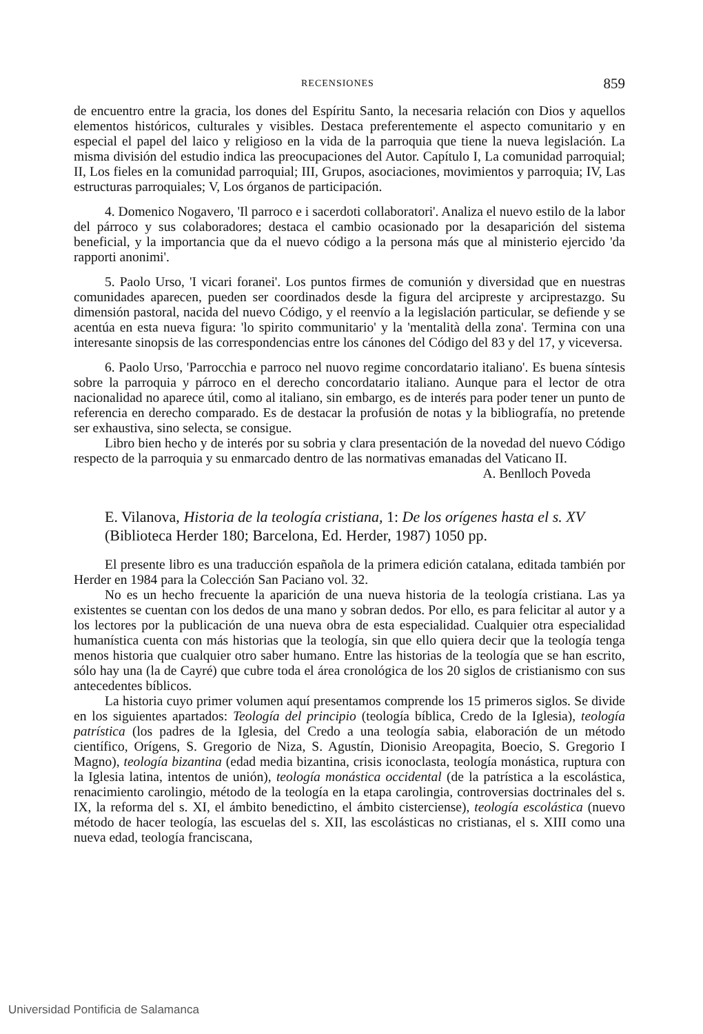RECENSIONES 859
de encuentro entre la gracia, los dones del Espíritu Santo, la necesaria relación con Dios y aquellos elementos históricos, culturales y visibles. Destaca preferentemente el aspecto comunitario y en especial el papel del laico y religioso en la vida de la parroquia que tiene la nueva legislación. La misma división del estudio indica las preocupaciones del Autor. Capítulo I, La comunidad parroquial; II, Los fieles en la comunidad parroquial; III, Grupos, asociaciones, movimientos y parroquia; IV, Las estructuras parroquiales; V, Los órganos de participación.
4. Domenico Nogavero, 'Il parroco e i sacerdoti collaboratori'. Analiza el nuevo estilo de la labor del párroco y sus colaboradores; destaca el cambio ocasionado por la desaparición del sistema beneficial, y la importancia que da el nuevo código a la persona más que al ministerio ejercido 'da rapporti anonimi'.
5. Paolo Urso, 'I vicari foranei'. Los puntos firmes de comunión y diversidad que en nuestras comunidades aparecen, pueden ser coordinados desde la figura del arcipreste y arciprestazgo. Su dimensión pastoral, nacida del nuevo Código, y el reenvío a la legislación particular, se defiende y se acentúa en esta nueva figura: 'lo spirito communitario' y la 'mentalità della zona'. Termina con una interesante sinopsis de las correspondencias entre los cánones del Código del 83 y del 17, y viceversa.
6. Paolo Urso, 'Parrocchia e parroco nel nuovo regime concordatario italiano'. Es buena síntesis sobre la parroquia y párroco en el derecho concordatario italiano. Aunque para el lector de otra nacionalidad no aparece útil, como al italiano, sin embargo, es de interés para poder tener un punto de referencia en derecho comparado. Es de destacar la profusión de notas y la bibliografía, no pretende ser exhaustiva, sino selecta, se consigue.
Libro bien hecho y de interés por su sobria y clara presentación de la novedad del nuevo Código respecto de la parroquia y su enmarcado dentro de las normativas emanadas del Vaticano II.
A. Benlloch Poveda
E. Vilanova, Historia de la teología cristiana, 1: De los orígenes hasta el s. XV (Biblioteca Herder 180; Barcelona, Ed. Herder, 1987) 1050 pp.
El presente libro es una traducción española de la primera edición catalana, editada también por Herder en 1984 para la Colección San Paciano vol. 32.
No es un hecho frecuente la aparición de una nueva historia de la teología cristiana. Las ya existentes se cuentan con los dedos de una mano y sobran dedos. Por ello, es para felicitar al autor y a los lectores por la publicación de una nueva obra de esta especialidad. Cualquier otra especialidad humanística cuenta con más historias que la teología, sin que ello quiera decir que la teología tenga menos historia que cualquier otro saber humano. Entre las historias de la teología que se han escrito, sólo hay una (la de Cayré) que cubre toda el área cronológica de los 20 siglos de cristianismo con sus antecedentes bíblicos.
La historia cuyo primer volumen aquí presentamos comprende los 15 primeros siglos. Se divide en los siguientes apartados: Teología del principio (teología bíblica, Credo de la Iglesia), teología patrística (los padres de la Iglesia, del Credo a una teología sabia, elaboración de un método científico, Orígens, S. Gregorio de Niza, S. Agustín, Dionisio Areopagita, Boecio, S. Gregorio I Magno), teología bizantina (edad media bizantina, crisis iconoclasta, teología monástica, ruptura con la Iglesia latina, intentos de unión), teología monástica occidental (de la patrística a la escolástica, renacimiento carolingio, método de la teología en la etapa carolingia, controversias doctrinales del s. IX, la reforma del s. XI, el ámbito benedictino, el ámbito cisterciense), teología escolástica (nuevo método de hacer teología, las escuelas del s. XII, las escolásticas no cristianas, el s. XIII como una nueva edad, teología franciscana,
Universidad Pontificia de Salamanca